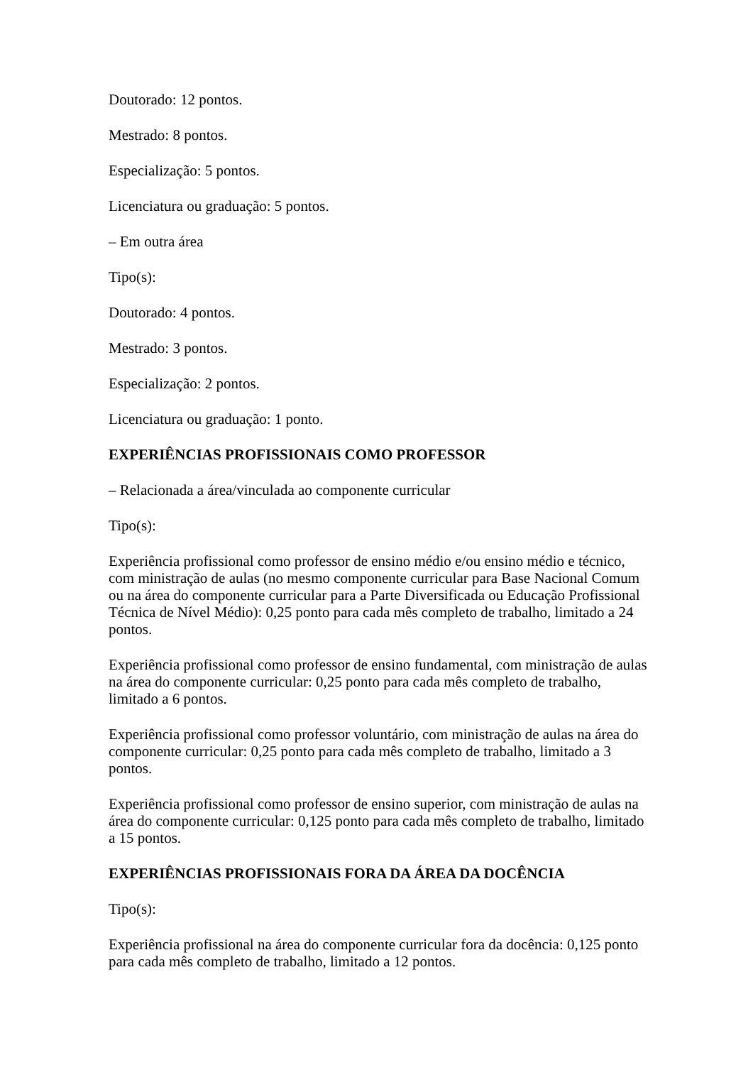Doutorado: 12 pontos.
Mestrado: 8 pontos.
Especialização: 5 pontos.
Licenciatura ou graduação: 5 pontos.
– Em outra área
Tipo(s):
Doutorado: 4 pontos.
Mestrado: 3 pontos.
Especialização: 2 pontos.
Licenciatura ou graduação: 1 ponto.
EXPERIÊNCIAS PROFISSIONAIS COMO PROFESSOR
– Relacionada a área/vinculada ao componente curricular
Tipo(s):
Experiência profissional como professor de ensino médio e/ou ensino médio e técnico, com ministração de aulas (no mesmo componente curricular para Base Nacional Comum ou na área do componente curricular para a Parte Diversificada ou Educação Profissional Técnica de Nível Médio): 0,25 ponto para cada mês completo de trabalho, limitado a 24 pontos.
Experiência profissional como professor de ensino fundamental, com ministração de aulas na área do componente curricular: 0,25 ponto para cada mês completo de trabalho, limitado a 6 pontos.
Experiência profissional como professor voluntário, com ministração de aulas na área do componente curricular: 0,25 ponto para cada mês completo de trabalho, limitado a 3 pontos.
Experiência profissional como professor de ensino superior, com ministração de aulas na área do componente curricular: 0,125 ponto para cada mês completo de trabalho, limitado a 15 pontos.
EXPERIÊNCIAS PROFISSIONAIS FORA DA ÁREA DA DOCÊNCIA
Tipo(s):
Experiência profissional na área do componente curricular fora da docência: 0,125 ponto para cada mês completo de trabalho, limitado a 12 pontos.